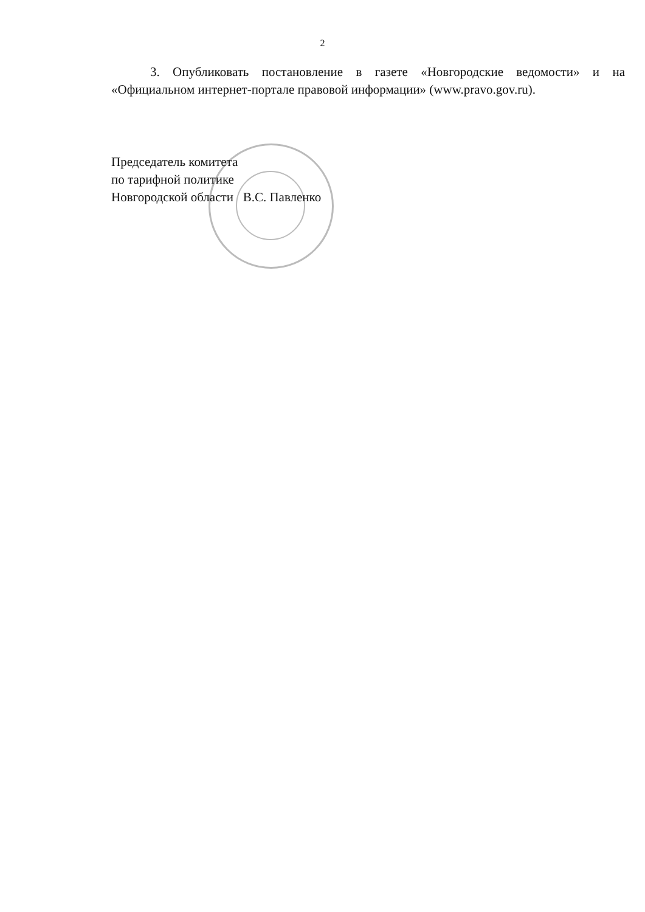2
3. Опубликовать постановление в газете «Новгородские ведомости» и на «Официальном интернет-портале правовой информации» (www.pravo.gov.ru).
Председатель комитета
по тарифной политике
Новгородской области В.С. Павленко